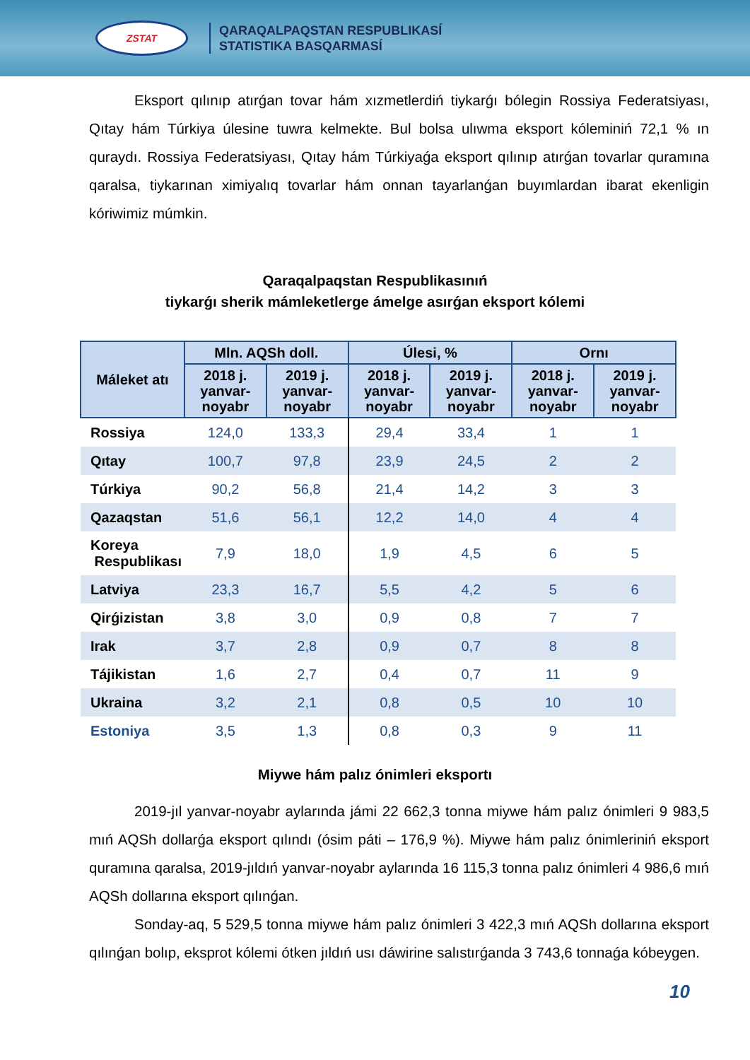ZSTAT
QARAQALPAQSTAN RESPUBLIKASÍ
STATISTIKA BASQARMASÍ
Eksport qılınıp atırǵan tovar hám xızmetlerdiń tiykarǵı bólegin Rossiya Federatsiyası, Qıtay hám Túrkiya úlesine tuwra kelmekte. Bul bolsa ulıwma eksport kóleminiń 72,1 % ın quraydı. Rossiya Federatsiyası, Qıtay hám Túrkiyaǵa eksport qılınıp atırǵan tovarlar quramına qaralsa, tiykarınan ximiyalıq tovarlar hám onnan tayarlanǵan buyımlardan ibarat ekenligin kóriwimiz múmkin.
Qaraqalpaqstan Respublikasınıń
tiykarǵı sherik mámleketlerge ámelge asırǵan eksport kólemi
| Máleket atı | Mln. AQSh doll. | | Úlesi, % | | Ornı | |
| --- | --- | --- | --- | --- | --- | --- |
| | 2018 j. yanvar-noyabr | 2019 j. yanvar-noyabr | 2018 j. yanvar-noyabr | 2019 j. yanvar-noyabr | 2018 j. yanvar-noyabr | 2019 j. yanvar-noyabr |
| Rossiya | 124,0 | 133,3 | 29,4 | 33,4 | 1 | 1 |
| Qıtay | 100,7 | 97,8 | 23,9 | 24,5 | 2 | 2 |
| Túrkiya | 90,2 | 56,8 | 21,4 | 14,2 | 3 | 3 |
| Qazaqstan | 51,6 | 56,1 | 12,2 | 14,0 | 4 | 4 |
| Koreya Respublikası | 7,9 | 18,0 | 1,9 | 4,5 | 6 | 5 |
| Latviya | 23,3 | 16,7 | 5,5 | 4,2 | 5 | 6 |
| Qirǵizistan | 3,8 | 3,0 | 0,9 | 0,8 | 7 | 7 |
| Irak | 3,7 | 2,8 | 0,9 | 0,7 | 8 | 8 |
| Tájikistan | 1,6 | 2,7 | 0,4 | 0,7 | 11 | 9 |
| Ukraina | 3,2 | 2,1 | 0,8 | 0,5 | 10 | 10 |
| Estoniya | 3,5 | 1,3 | 0,8 | 0,3 | 9 | 11 |
Miywe hám palız ónimleri eksportı
2019-jıl yanvar-noyabr aylarında jámi 22 662,3 tonna miywe hám palız ónimleri 9 983,5 mıń AQSh dollarǵa eksport qılındı (ósim páti – 176,9 %). Miywe hám palız ónimleriniń eksport quramına qaralsa, 2019-jıldıń yanvar-noyabr aylarında 16 115,3 tonna palız ónimleri 4 986,6 mıń AQSh dollarına eksport qılınǵan.
Sonday-aq, 5 529,5 tonna miywe hám palız ónimleri 3 422,3 mıń AQSh dollarına eksport qılınǵan bolıp, eksprot kólemi ótken jıldıń usı dáwirine salıstırǵanda 3 743,6 tonnaǵa kóbeygen.
10